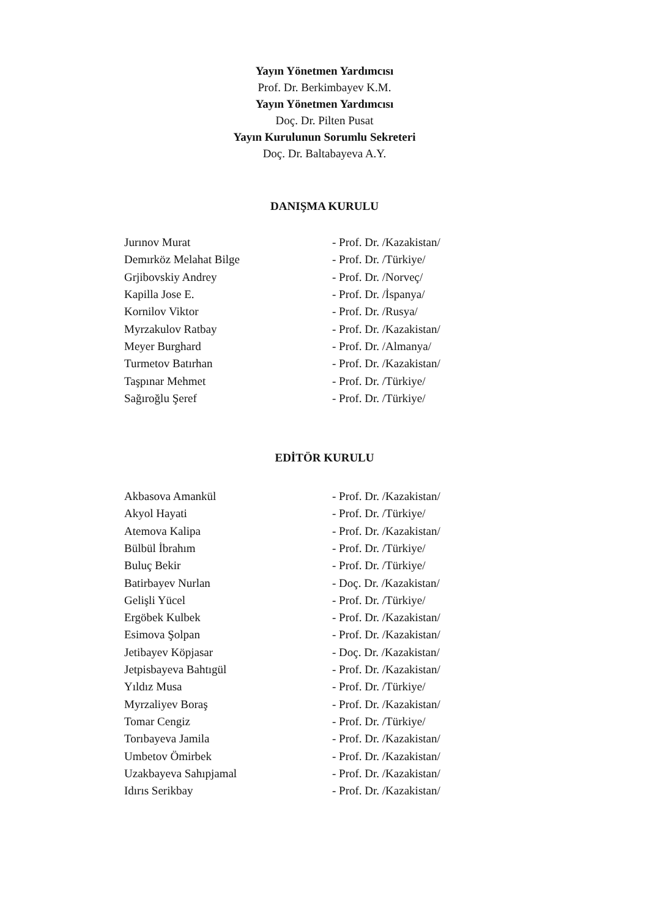Yayın Yönetmen Yardımcısı
Prof. Dr. Berkimbayev K.M.
Yayın Yönetmen Yardımcısı
Doç. Dr. Pilten Pusat
Yayın Kurulunun Sorumlu Sekreteri
Doç. Dr. Baltabayeva A.Y.
DANIŞMA KURULU
| Jurınov Murat | - Prof. Dr. /Kazakistan/ |
| Demırköz Melahat Bilge | - Prof. Dr. /Türkiye/ |
| Grjibovskiy Andrey | - Prof. Dr. /Norveç/ |
| Kapilla Jose E. | - Prof. Dr. /İspanya/ |
| Kornilov Viktor | - Prof. Dr. /Rusya/ |
| Myrzakulov Ratbay | - Prof. Dr. /Kazakistan/ |
| Meyer Burghard | - Prof. Dr. /Almanya/ |
| Turmetov Batırhan | - Prof. Dr. /Kazakistan/ |
| Taşpınar Mehmet | - Prof. Dr. /Türkiye/ |
| Sağıroğlu Şeref | - Prof. Dr. /Türkiye/ |
EDİTÖR KURULU
| Akbasova Amankül | - Prof. Dr. /Kazakistan/ |
| Akyol Hayati | - Prof. Dr. /Türkiye/ |
| Atemova Kalipa | - Prof. Dr. /Kazakistan/ |
| Bülbül İbrahım | - Prof. Dr. /Türkiye/ |
| Buluç Bekir | - Prof. Dr. /Türkiye/ |
| Batirbayev Nurlan | - Doç. Dr. /Kazakistan/ |
| Gelişli Yücel | - Prof. Dr. /Türkiye/ |
| Ergöbek Kulbek | - Prof. Dr. /Kazakistan/ |
| Esimova Şolpan | - Prof. Dr. /Kazakistan/ |
| Jetibayev Köpjasar | - Doç. Dr. /Kazakistan/ |
| Jetpisbayeva Bahtıgül | - Prof. Dr. /Kazakistan/ |
| Yıldız Musa | - Prof. Dr. /Türkiye/ |
| Myrzaliyev Boraş | - Prof. Dr. /Kazakistan/ |
| Tomar Cengiz | - Prof. Dr. /Türkiye/ |
| Torıbayeva Jamila | - Prof. Dr. /Kazakistan/ |
| Umbetov Ömirbek | - Prof. Dr. /Kazakistan/ |
| Uzakbayeva Sahıpjamal | - Prof. Dr. /Kazakistan/ |
| Idırıs Serikbay | - Prof. Dr. /Kazakistan/ |